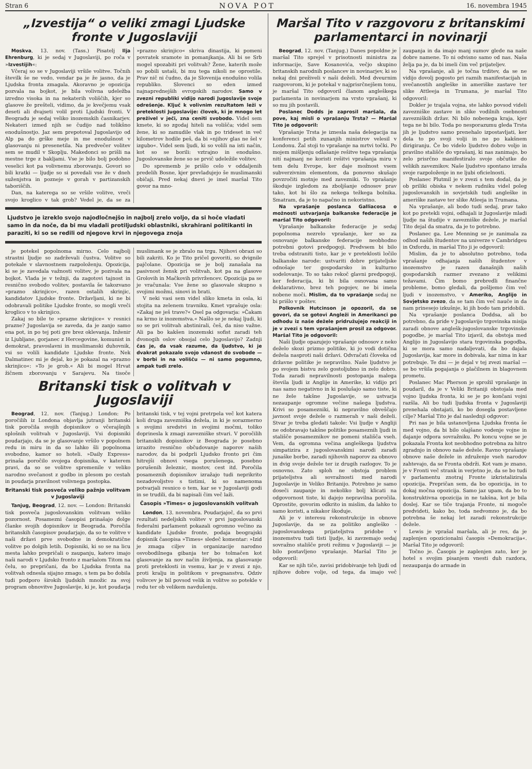Stran 6 NOVA POT 16. novembra 1945
„Izvestija“ o veliki zmagi Ljudske fronte v Jugoslaviji
Moskva, 13. nov. (Tass.) Pisatelj Ilja Ehrenburg, ki je sedaj v Jugoslaviji, po roča v »Izvestijih«:
Včeraj so se v Jugoslaviji vršile volitve. Točnih številk še ne vedo, vendar pa je že jasno, da je Ljudska fronta zmagala. Akoravno je opozicija pozvala na bojkot, je bila volivna udeležba izredno visoka in na nekaterih voliščih, kjer so glasove že prešteli, vidimo, da je kvečjemu vsak deseti ali dvajseti volil proti Ljudski fronti. V Beogradu je sedaj veliko inozemskih časnikarjev. Nekateri izmed njih se čudijo nad tolikšno enodušnostjo. Jaz sem prepotoval Jugoslavijo od Alp pa do grške meje in me enodušnost v glasovanju ni presenetila. Na predvečer volitev sem se mudil v Skoplju. Makedonci so prišli na mestne trge z baklјami. Vse je bilo bolj podobno veselici kot pa volivnemu zborovanju. Govori so bili kratki — ljudje so si povedali vse že v dneh suženjstva in pozneje v gorah v partizanskih taboriščih.
Dan, na katerega so se vršile volitve, vreči svojo kroglico v tak grob? Vedel je, da se za »prazno skrinjico« skriva dinastija, ki pomeni povratek sramote in pomanjkanja. Ali bi se Srb mogel spozabiti pri volitvah? Žene, katerih može so pobili ustaši, bi mu tega nikoli ne oprostile. Prav nič ni čudno, da je Slovenija enodušno volila republiko. Slovenci so eden izmed najnaprednejših evropskih narodov. Samo v zvezni republiki vidijo narodi Jugoslavije svoje odrešenje. Ključ k volivnim rezultatom leži v preteklosti Jugoslavije: človek, ki je mnogo let preživel v ječi, zna ceniti svobodo. Videl sem kmete, ki so zgodaj hiteli na volišča; videl sem žene, ki so zamudile vlak in po trideset in več kilometrov hodile peš, da bi »njihov glas ne šel v izgubo«. Videl sem ljudi, ki so volili na isti način, kot so se borili: vztrajno in enodušno. Jugoslovanske žene so se prvič udeležile volitev.
Do sprememb je prišlo celo v oddaljenih predelih Bosne, kjer prevladujejo še muslimanski običaji. Pred nekaj dnevi je imel maršal Tito govor na mno-
Ljudstvo je izreklo svojo najodločnejšo in najbolj zrelo voljo, da si hoče vladati samo in da noče, da bi mu vladali protiljudski oblastniki, skrahirani politikanti in paraziti, ki so se redili od njegove krvi in njegovega znoja
je potekel popolnoma mirno. Celo najbolj strastni ljudje so zadrževali čustva. Volitve so potekale v slavnostnem razpoloženju. Opozicija, ki se je zavedala važnosti volitev, je pozivala na bojkot. Vlada je v težnji, da zagotovi tajnost in resnično svobodo volitev, postavila še takozvano »prazno skrinjico«, razen ostalih skrinjic, kandidatov Ljudske fronte. Državljani, ki ne bi odobravali politike Ljudske fronte, so mogli vreči kroglico v to skrinjico.
Zakaj so bile te »prazne skrinjice« v resnici prazne? Jugoslavija se zaveda, da je zanjo samo ena pot, in po tej poti gre brez oklevanja. Inženir iz Ljubljane, gorjanec z Hercegovine, komunist in demokrat, pravoslavni in muslimanski duhovnik, vsi so volili kandidate Ljudske fronte. Nek Dalmatinec mi je dejal, ko je pokazal na »prazno skrinjico«: »To je grob.« Ali bi mogel Hrvat žičnem zborovanju v Sarajevu. Na tisoče muslimank se je zbralo na trgu. Njihovi obrazi so bili zakriti. Ko je Tito pričel govoriti, so dvignile pajčolane. Opozicija se je bolj zanašala na pasivnost žensk pri volitvah, kot pa na glasove Grolovih in Mačkovih privržencev. Opozicija pa se je vračunala: Vse žene so glasovale skupno s svojimi možmi, sinovi in brati.
V neki vasi sem videl sliko kmeta in osla, ki stojita na zelenem travniku. Kmet vprašuje osla: »Zakaj ne ješ trave?« Osel pa odgovarja: »Čakam na krmo iz inozemstva.« Našlo se je nekaj ljudi, ki so se pri volitvah abstinirali, češ, da niso važne. Ali pa bo kakšen inozemski sofist zaradi teh dvonogih oslov obsojal celo Jugoslavijo? Zadnji čas je, da vsak razume, da ljudstvo, ki je dvakrat pokazalo svojo vdanost do svobode — v borbi in na volišču — ni samo pogumno, ampak tudi zrelo.
Britanski tisk o volitvah v Jugoslaviji
Beograd, 12. nov. (Tanjug.) London: Po poročilih iz Londona objavlja jutranji britanski tisk poročila svojih dopisnikov o včerajšnjih splošnih volitvah v Jugoslaviji. Vsi dopisniki poudarjajo, da se je glasovanje vršilo v popolnem redu in miru in da so lahko šli popolnoma svobodno, kamor so hoteli. »Daily Express« prinaša poročilo svojega dopisnika, v katerem pravi, da so se volitve spremenile v veliko narodno svečanost z godbo in plesom po cestah in poudarja pravilnost volivnega postopka.
Britanski tisk posveča veliko pažnjo volitvam v Jugoslaviji
Tanjug, Beograd, 12. nov. — London: Britanski tisk posveča jugoslovanskim volitvam veliko pozornost. Posamezni časopisi prinašajo dolge članke svojih dopisnikov iz Beograda. Poročila britanskih časopisov poudarjajo, da so te volitve v naši državi prve svobodne in demokratične volitve po dolgih letih. Dopisniki, ki so se na licu mesta lahko prepričali o zaupanju, katero imajo naši narodi v Ljudsko fronto z maršalom Titom na čelu, so prepričani, da bo Ljudska fronta na volitvah odnesla sijajno zmago, s tem pa bo dobila tudi podporo širokih ljudskih množic za svoj program obnovitve Jugoslavije, ki je, kot poudarja britanski tisk, v tej vojni pretrpela več kot katera koli druga zavezniška dežela, in ki je sorazmerno s svojimi sredstvi in svojimi močmi, toliko doprinesla k zmagi zavezniške stvari. V poročilih britanskih dopisnikov iz Beograda je posebno izrazito resnično občudovanje naporov naših narodov, da bi podprli Ljudsko fronto pri čim hitrejši obnovi vsega porušenega, posebno porušenih železnic, mostov, cest itd. Poročila posameznih dopisnikov izražajo tudi neprikrito nezadovoljstvo s tistimi, ki so namenoma potvarjali resnico o tem, kar se v Jugoslaviji godi in se trudili, da bi napisali čim več laži.
Časopis »Times« o jugoslovanskih volitvah
London, 13. novembra. Poudarjajoč, da so prvi rezultati nedeljskih volitev v prvi jugoslovanski federalni parlament pokazali ogromno večino za kandidate Ljudske fronte, podaja beograjski dopisnik časopisa »Times« sledeč komentar: »Izid je zmaga ciljev in organizacije narodno osvobodilnega gibanja ter bo tolmačen kot glasovanje za nov način življenja, za glasovanje proti preteklosti in vsemu, kar je v zvezi z njo, proti kralju in politikom v pregnanstvu. Odziv volivcev je bil povsod velik in volitve so potekle v redu ter ob velikem navdušenju.
Maršal Tito v razgovoru z britanskimi parlamentarci in novinarji
Beograd, 12. nov. (Tanjug.) Danes popoldne je maršal Tito sprejel v prisotnosti ministra za informacije, Save Kosanovića, večjo skupino britanskih narodnih poslancev in novinarjev, ki so nekaj dni preživeli v naši deželi. Med dveurnim razgovorom, ki je potekal v najprisrčnejšem tonu, je maršal Tito odgovoril članom angleškega parlamenta in novinarjem na vrsto vprašanj, ki so mu jih postavili.
Poslanec Dodds je zaprosil maršala, da pove, kaj misli o vprašanju Trsta? — Maršal Tito je odgovoril:
Vprašanje Trsta je iznesla naša delegacija na konferenci petih zunanjih ministrov velesil v Londonu. Žal stoji to vprašanje na mrtvi točki. Po mojem mišljenju odlašanje rešitve tega vprašanja nití najmanj ne koristi rešitvi vprašanja miru v tem delu Evrope, ker daje možnost vsem subverzivnim elementom, da ponovno skušajo povzročiti motnje med zavezniki. To vprašanje škoduje izgledom za zboljšanje odnosov prav tako, kot bi šlo za nekega težkega bolnika. Smatram, da je to napačno in nekoristno.
Na vprašanje poslanca Galliacosa o možnosti ustvarjanja balkanske federacije je maršal Tito odgovoril:
Vprašanje balkanske federacije je sedaj popolnoma nezrelo vprašanje, ker so za osnovanje balkanske federacije neobhodno potrebni gotovi predpogoji. Predvsem bi bilo treba odstraniti tisto, kar je v preteklosti ločilo balkanske narode: ustvariti dobre prijateljske odnošaje ter gospodarsko in kulturno sodelovanje. To so tako rekoč glavni predpogoji, ker federacija, ki bi bila osnovana samo deklarativno, brez teh pogojev, ne bi imela nobene moči. Mislim, da to vprašanje sedaj ne bi prišlo v poštev.
Polkovnik Hutcinson je opozoril, da se govori, da se gotovi Angleži in Amerikanci po odhodu iz naše dežele pridružujejo reakciji in je v zvezi s tem vprašanjem prosil za odgovor. Maršal Tito je odgovoril:
Naši ljudje opazujejo vprašanje odnosov z neko deželo skozi prizmo politike, ki jo vodi dotična dežela nasproti naši državi. Odvračati človeka od državne politike je nepravilno. Naše ljudstvo je po svojem bistvu zelo gostoljubno in zelo dobro. Toda zaradi nepravilnosti postopanja malega števila ljudi iz Anglije in Amerike, ki vidijo pri nas samo negativno in ki poslušajo samo tiste, ki ne žele takšne Jugoslavije, se ustvarja nezaupanje ogromne večine našega ljudstva. Krivi so posamezniki, ki nepravilno obveščajo javnost svoje dežele o razmerah v naši deželi. Stvar je treba gledati takole: Vsi ljudje v Angliji ne odobravajo takšne politike posameznih ljudi in stališče posameznikov ne pomeni stališča vseh. Vem, da ogromna večina angleškega ljudstva simpatizira z jugoslovanskimi narodi zaradi junaške borbe, zaradi njihovih naporov za obnovo in dvig svoje dežele ter iz drugih razlogov. To je osnovno. Zato sploh ne obstoja problem prijateljstva ali sovražnosti med narodi Jugoslavije in Veliko Britanijo. Potrebno je samo doseči zaupanje in nekoliko bolj klicati na odgovornost tiste, ki dajejo nepravilna poročila. Oprostite, govorim odkrito in mislim, da lahko to samo koristi, a nikakor škoduje.
Ali je v interesu rekonstrukcije in obnove Jugoslavije, da se za politiko angleško - jugoslovanskega prijateljstva pridobe v inozemstvu tudi tisti ljudje, ki zavzemajo sedaj sovražno stališče proti režimu v Jugoslaviji — je bilo postavljeno vprašanje. Maršal Tito je odgovoril:
Kar se njih tiče, zavisi pridobivanje teh ljudi od njihove dobre volje, od tega, da imajo več zaupanja in da imajo manj sumov glede na naše dobre namene. To ni odvisno samo od nas. Naša želja pa je, da bi imeli čim več prijateljev.
Na vprašanje, ali je točna trditev, da se ne vidijo dovolj pogosto pri raznih manifestacijah in svečanostih angleške in ameriške zastave ter slike Attleeja in Trumana, je maršal Tito odgovoril:
Dokler je trajala vojna, ste lahko povsod videli zavezniške zastave in slike vodilnih osebnosti zavezniških držav. Ni bilo nobenega kraja, kjer tega ne bi bilo. Toda po nesporazumu gleda Trsta jih je ljudstvo samo prenehalo izpostavljati, ker dela to po svoji volji in ne po kakšnem dirigiranju. Če bo videlo ljudstvo dobro voljo in pravilno stališče do vprašanj, ki nas zanimajo, bo zelo prisrčno manifestiralo svoje občutke do velikih zaveznikov. Naše ljudstvo spontano izraža svoje razpoloženje in ne ljubi oficielnosti.
Poslanec Plutmil je v zvezi s tem dodal, da je ob priliki obiska v nekem rudniku videl poleg jugoslovanskih in sovjetskih tudi angleške in ameriške zastave ter slike Atleeja in Trumana.
Na vprašanje, ali bodo tudi sedaj, prav tako kot po pretekli vojni, odhajali iz Jugoslavije mladi ljudje na študije v zavezniške dežele, je maršal Tito dejal da smatra, da je to potrebno.
Poslanec ga. Lee Menning se je zanimala za odhod naših študentov na univerze v Cambridgeu in Oxfordu, in maršal Tito ji je odgovoril:
Mislim, da je to absolutno potrebno, toda vprašanje odhajanja naših študentov v inozemstvo je razen današnjih naših gospodarskih razmer zvezano z velikimi težavami. Čim bomo prebredli finančne probleme, bomo gledali, da pošljemo čim več ljudi v inozemstvo, v Ameriko, Anglijo in Sovjetsko zvezo, da se tam čim več nauče in da nam prinesejo izkušnje, ki jih bodo tam pridobili.
Na vprašanje poslanca Doddsa, ali bo potrebno, da pride v Jugoslavijo trgovinska misija zaradi obnove anglešk-jugoslovanske trgovinske pogodbe, je maršal Tito izjavil, da obstoja med Anglijo in Jugoslavijo stara trgovinska pogodba, ki se mora samo nadaljevati, da bo dajala Jugoslavija, kar more in dobivala, kar nima in kar potrebuje. Te dni — je dejal v tej zvezi maršal — se bo vršila pogajanja o plačilnem in blagovnem prometu.
Poslanec Mac Pherson je sprožil vprašanje in poudaril, da je v Veliki Britaniji obstojala med vojno ljudska fronta, ki se je po končani vojni razšla. Ali bo tudi ljudska fronta v Jugoslaviji prenehala obstajati, ko bo dosegla postavljene cilje? Maršal Tito je dal naslednji odgovor:
Pri nas je bila ustanovljena Ljudska fronta še med vojno, da bi bilo olajšano vodenje vojne in dajanje odpora sovražniku. Po koncu vojne se je pokazala Fronta kot neobhodno potrebna za hitro zgradnjo in obnovo naše dežele. Ravno vprašanje obnove naše dežele in združenje vseh narodov zahtevajo, da se Fronta obdrži. Kot vam je znano, je v Fronti več strank in verjetno je, da se bo tudi v parlamentu znotraj Fronte izkristalizirala opozicija. Prepričan sem, da bo opozicija, in to dokaj močna opozicija. Samo jaz upam, da bo to konstruktivna opozicija in ne takšna, kot je bila doslej. Kar se tiče trajanja Fronte, ni mogoče predvideti, kako bo, toda nedvomno je, da bo potrebna še nekaj let zaradi rekonstrukcije dežele.
Lewis je vprašal maršala, ali je res, da je zaplenjen opozicionalni časopis »Demokracija«. Maršal Tito je odgovoril:
Točno je. Časopis je zaplenjen zato, ker je hotel s svojim pisanjem vnesti duh razdora, nezaupanja do armade in